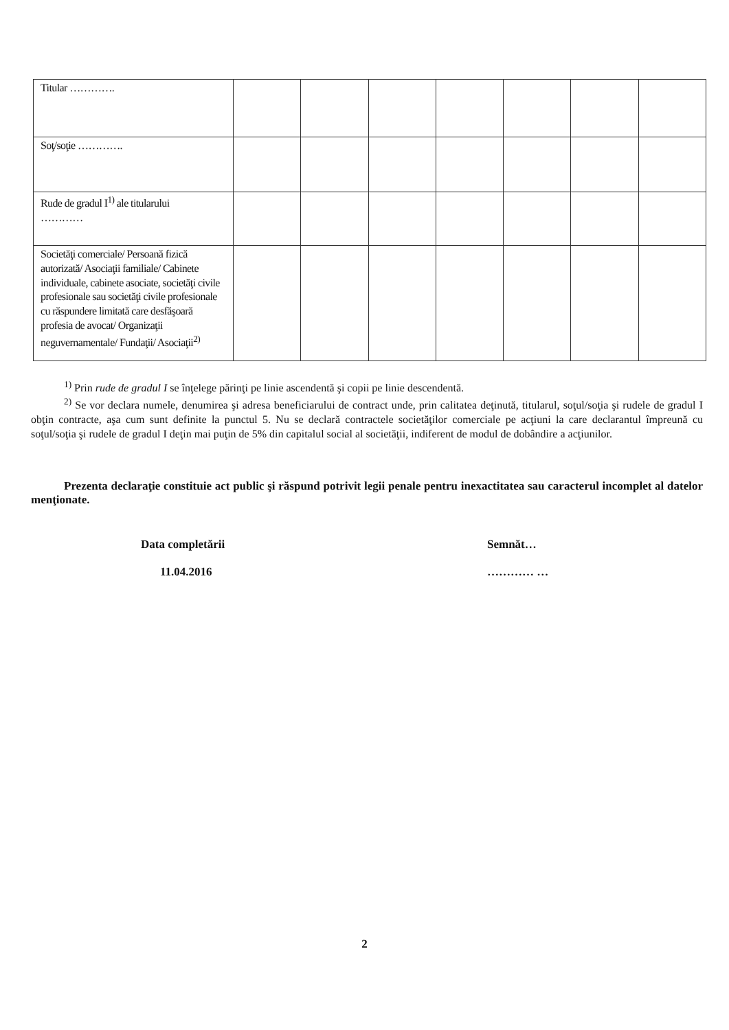| Titular …………. | | | | | | | |
| Soţ/soţie …………. | | | | | | | |
| Rude de gradul I<sup>1)</sup> ale titularului ………… | | | | | | | |
| Societăţi comerciale/ Persoană fizică autorizată/ Asociaţii familiale/ Cabinete individuale, cabinete asociate, societăţi civile profesionale sau societăţi civile profesionale cu răspundere limitată care desfăşoară profesia de avocat/ Organizaţii neguvernamentale/ Fundaţii/ Asociaţii<sup>2)</sup> | | | | | | | |
<sup>1)</sup> Prin rude de gradul I se înţelege părinţi pe linie ascendentă şi copii pe linie descendentă.
<sup>2)</sup> Se vor declara numele, denumirea şi adresa beneficiarului de contract unde, prin calitatea deţinută, titularul, soţul/soţia şi rudele de gradul I obţin contracte, aşa cum sunt definite la punctul 5. Nu se declară contractele societăţilor comerciale pe acţiuni la care declarantul împreună cu soţul/soţia şi rudele de gradul I deţin mai puţin de 5% din capitalul social al societăţii, indiferent de modul de dobândire a acţiunilor.
Prezenta declaraţie constituie act public şi răspund potrivit legii penale pentru inexactitatea sau caracterul incomplet al datelor menţionate.
Data completării
11.04.2016
Semnăt…
………… …
2